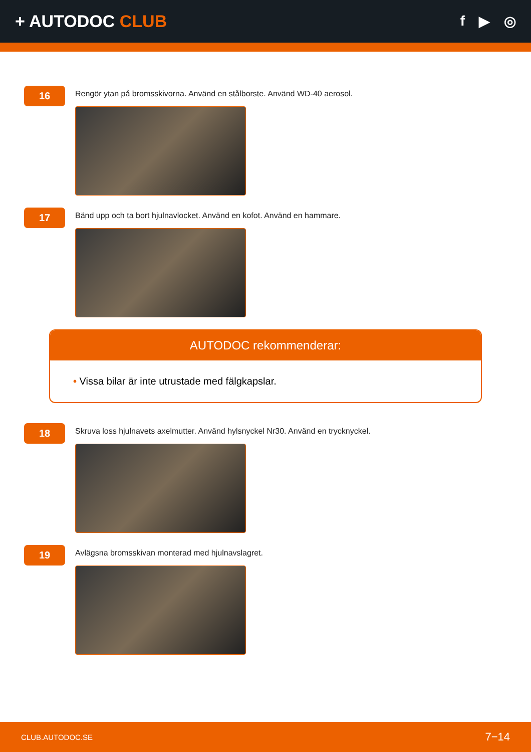+ AUTODOC CLUB
f ▶ ◎
16
Rengör ytan på bromsskivorna. Använd en stålborste. Använd WD-40 aerosol.
17
Bänd upp och ta bort hjulnavlocket. Använd en kofot. Använd en hammare.
AUTODOC rekommenderar:
• Vissa bilar är inte utrustade med fälgkapslar.
18
Skruva loss hjulnavets axelmutter. Använd hylsnyckel Nr30. Använd en trycknyckel.
19
Avlägsna bromsskivan monterad med hjulnavslagret.
CLUB.AUTODOC.SE 7−14